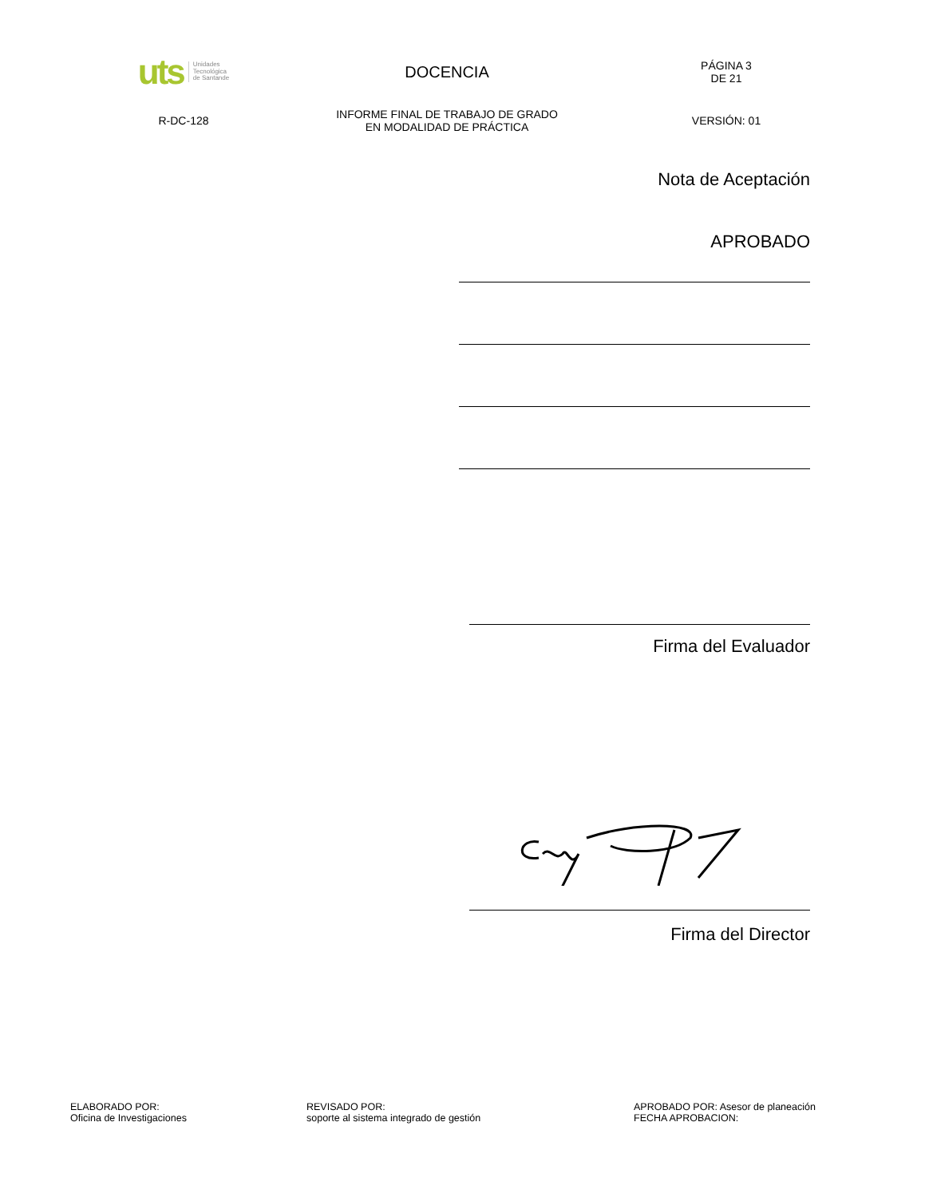uts Unidades
Tecnológica
de Santande
DOCENCIA
PÁGINA 3
DE 21
R-DC-128
INFORME FINAL DE TRABAJO DE GRADO
EN MODALIDAD DE PRÁCTICA
VERSIÓN: 01
Nota de Aceptación
APROBADO
Firma del Evaluador
Firma del Director
ELABORADO POR:
Oficina de Investigaciones
REVISADO POR:
soporte al sistema integrado de gestión
APROBADO POR: Asesor de planeación
FECHA APROBACION: